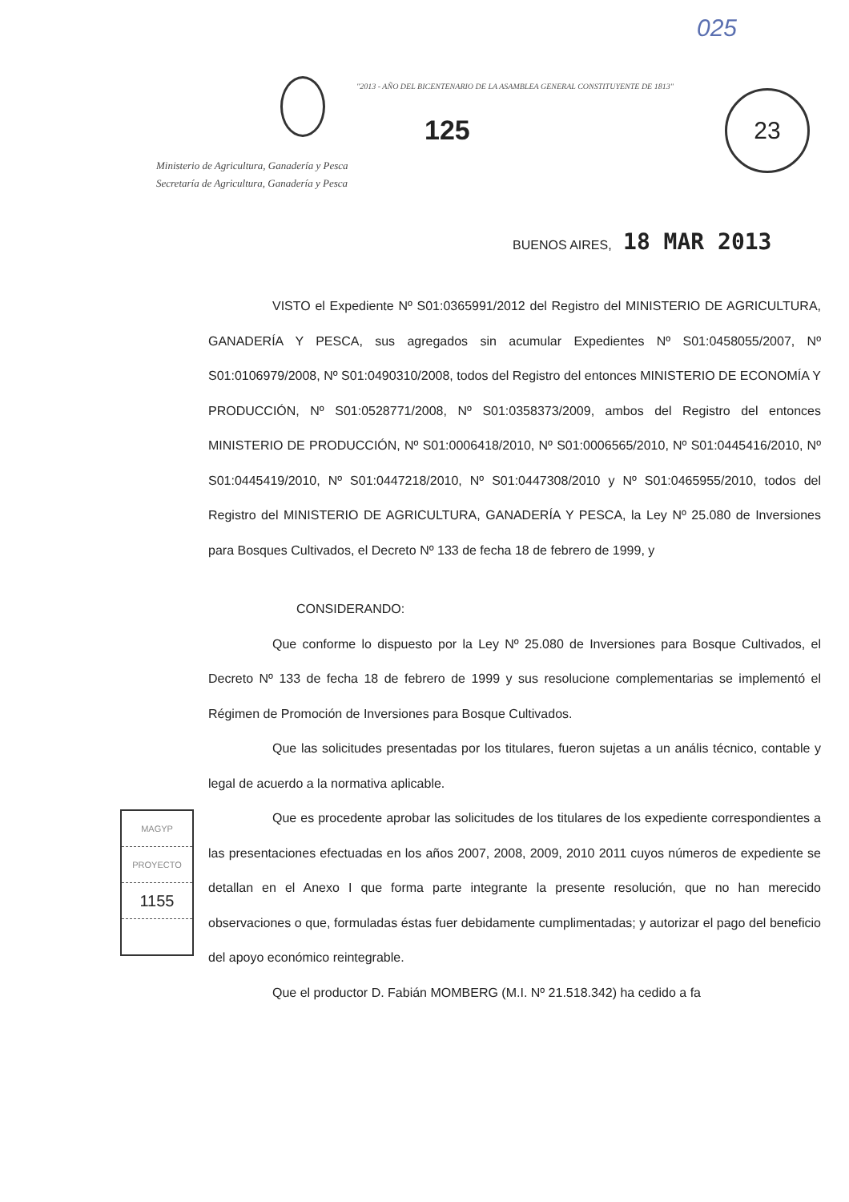23
025
"2013 - AÑO DEL BICENTENARIO DE LA ASAMBLEA GENERAL CONSTITUYENTE DE 1813"
125
Ministerio de Agricultura, Ganadería y Pesca
Secretaría de Agricultura, Ganadería y Pesca
BUENOS AIRES, 18 MAR 2013
VISTO el Expediente Nº S01:0365991/2012 del Registro del MINISTERIO DE AGRICULTURA, GANADERÍA Y PESCA, sus agregados sin acumular Expedientes Nº S01:0458055/2007, Nº S01:0106979/2008, Nº S01:0490310/2008, todos del Registro del entonces MINISTERIO DE ECONOMÍA Y PRODUCCIÓN, Nº S01:0528771/2008, Nº S01:0358373/2009, ambos del Registro del entonces MINISTERIO DE PRODUCCIÓN, Nº S01:0006418/2010, Nº S01:0006565/2010, Nº S01:0445416/2010, Nº S01:0445419/2010, Nº S01:0447218/2010, Nº S01:0447308/2010 y Nº S01:0465955/2010, todos del Registro del MINISTERIO DE AGRICULTURA, GANADERÍA Y PESCA, la Ley Nº 25.080 de Inversiones para Bosques Cultivados, el Decreto Nº 133 de fecha 18 de febrero de 1999, y
CONSIDERANDO:
Que conforme lo dispuesto por la Ley Nº 25.080 de Inversiones para Bosque Cultivados, el Decreto Nº 133 de fecha 18 de febrero de 1999 y sus resolucione complementarias se implementó el Régimen de Promoción de Inversiones para Bosque Cultivados.
Que las solicitudes presentadas por los titulares, fueron sujetas a un anális técnico, contable y legal de acuerdo a la normativa aplicable.
Que es procedente aprobar las solicitudes de los titulares de los expediente correspondientes a las presentaciones efectuadas en los años 2007, 2008, 2009, 2010 2011 cuyos números de expediente se detallan en el Anexo I que forma parte integrante la presente resolución, que no han merecido observaciones o que, formuladas éstas fuer debidamente cumplimentadas; y autorizar el pago del beneficio del apoyo económico reintegrable.
Que el productor D. Fabián MOMBERG (M.I. Nº 21.518.342) ha cedido a fa
MAGYP
PROYECTO
1155